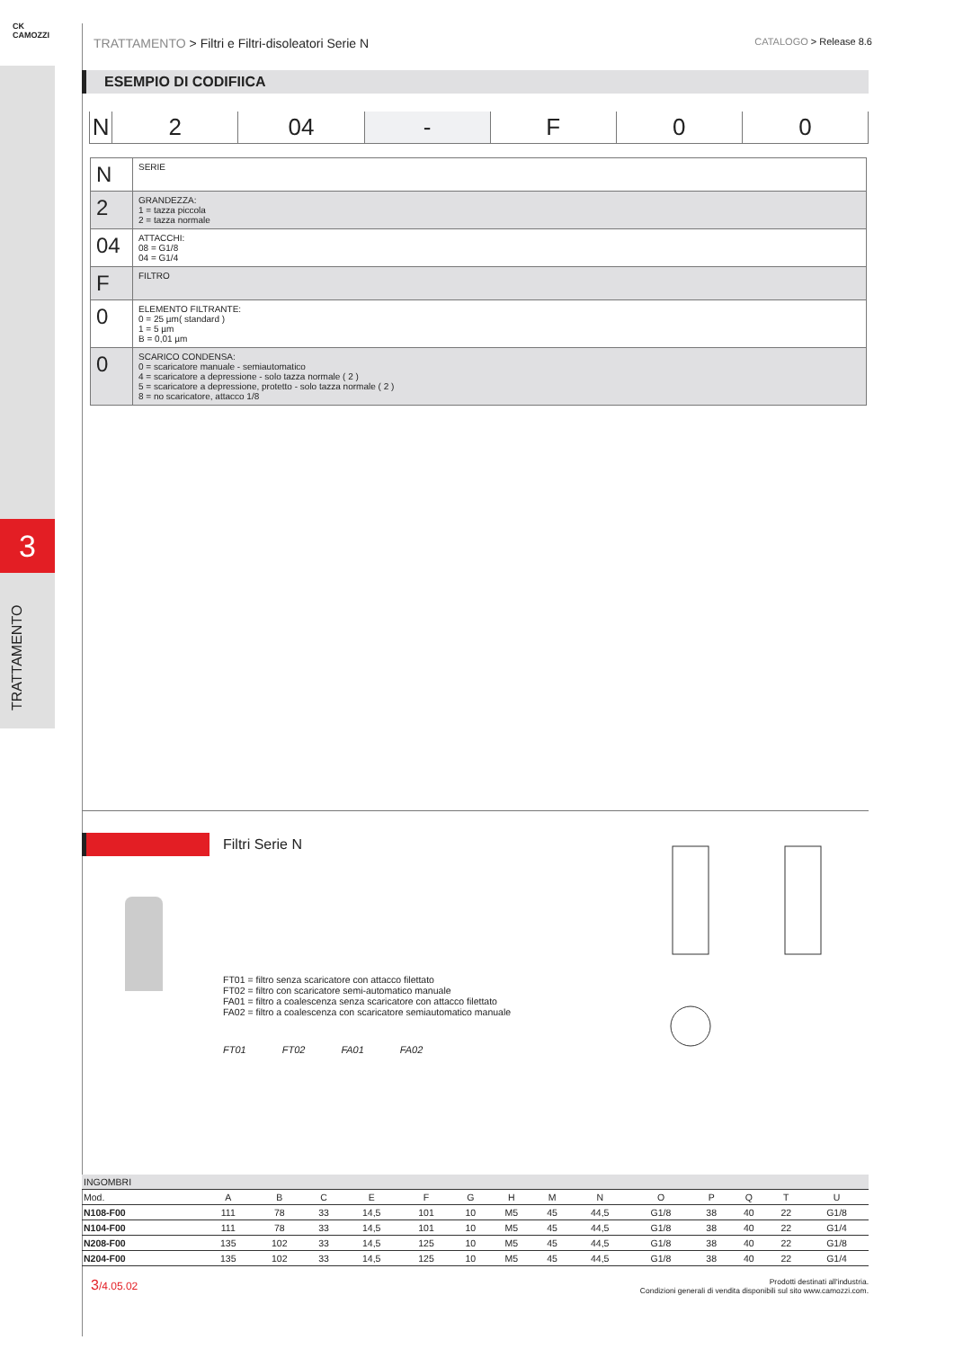CK
CAMOZZI
3
TRATTAMENTO
TRATTAMENTO > Filtri e Filtri-disoleatori Serie N CATALOGO > Release 8.6
ESEMPIO DI CODIFIICA
N 2 04 - F 0 0
| N | SERIE |
| 2 | GRANDEZZA: 1 = tazza piccola 2 = tazza normale |
| 04 | ATTACCHI: 08 = G1/8 04 = G1/4 |
| F | FILTRO |
| 0 | ELEMENTO FILTRANTE: 0 = 25 µm( standard ) 1 = 5 µm B = 0,01 µm |
| 0 | SCARICO CONDENSA: 0 = scaricatore manuale - semiautomatico 4 = scaricatore a depressione - solo tazza normale ( 2 ) 5 = scaricatore a depressione, protetto - solo tazza normale ( 2 ) 8 = no scaricatore, attacco 1/8 |
Filtri Serie N
FT01 = filtro senza scaricatore con attacco filettato
FT02 = filtro con scaricatore semi-automatico manuale
FA01 = filtro a coalescenza senza scaricatore con attacco filettato
FA02 = filtro a coalescenza con scaricatore semiautomatico manuale
FT01 FT02 FA01 FA02
| INGOMBRI | | | | | | | | | | | | | | |
| Mod. | A | B | C | E | F | G | H | M | N | O | P | Q | T | U |
| N108-F00 | 111 | 78 | 33 | 14,5 | 101 | 10 | M5 | 45 | 44,5 | G1/8 | 38 | 40 | 22 | G1/8 |
| N104-F00 | 111 | 78 | 33 | 14,5 | 101 | 10 | M5 | 45 | 44,5 | G1/8 | 38 | 40 | 22 | G1/4 |
| N208-F00 | 135 | 102 | 33 | 14,5 | 125 | 10 | M5 | 45 | 44,5 | G1/8 | 38 | 40 | 22 | G1/8 |
| N204-F00 | 135 | 102 | 33 | 14,5 | 125 | 10 | M5 | 45 | 44,5 | G1/8 | 38 | 40 | 22 | G1/4 |
3/4.05.02 Prodotti destinati all'industria.
Condizioni generali di vendita disponibili sul sito www.camozzi.com.